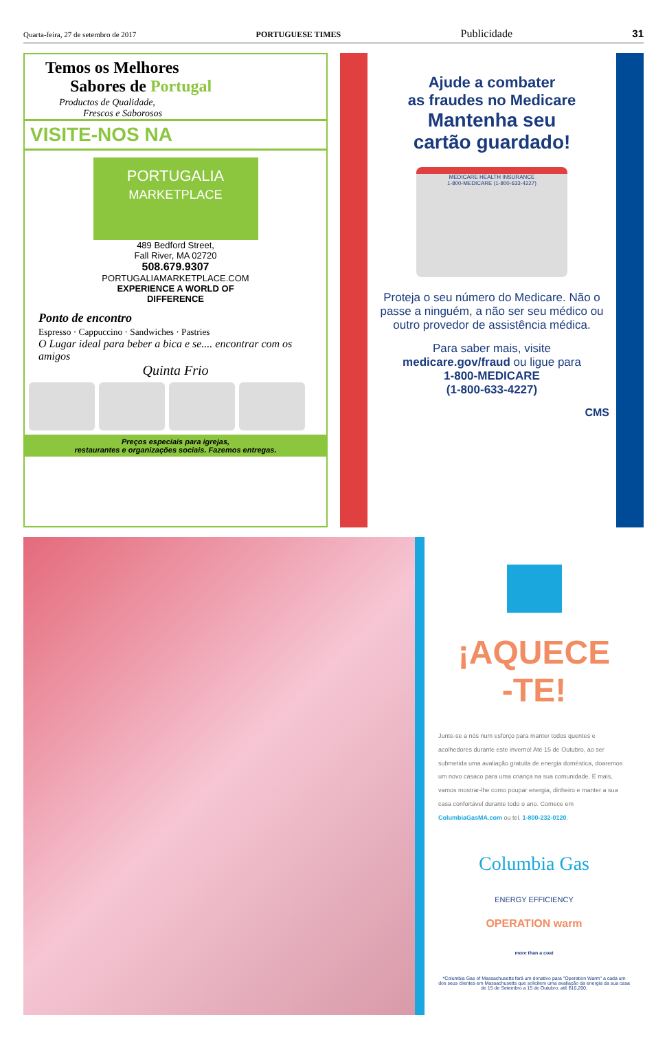Quarta-feira, 27 de setembro de 2017 PORTUGUESE TIMES Publicidade 31
Temos os Melhores
Sabores de Portugal
Productos de Qualidade,
Frescos e Saborosos
VISITE-NOS NA
PORTUGALIA
MARKETPLACE
489 Bedford Street,
Fall River, MA 02720
508.679.9307
PORTUGALIAMARKETPLACE.COM
EXPERIENCE A WORLD OF DIFFERENCE
Ponto de encontro
Espresso · Cappuccino · Sandwiches · Pastries
O Lugar ideal para beber a bica e se.... encontrar com os amigos
Quinta Frio
Preços especiais para igrejas,
restaurantes e organizações sociais. Fazemos entregas.
Ajude a combater
as fraudes no Medicare
Mantenha seu
cartão guardado!
MEDICARE HEALTH INSURANCE
1-800-MEDICARE (1-800-633-4227)
Proteja o seu número do Medicare. Não o passe a ninguém, a não ser seu médico ou outro provedor de assistência médica.
Para saber mais, visite
medicare.gov/fraud ou ligue para
1-800-MEDICARE
(1-800-633-4227)
CMS
¡AQUECE
-TE!
Junte-se a nós num esforço para manter todos quentes e acolhedores durante este inverno! Até 15 de Outubro, ao ser submetida uma avaliação gratuita de energia doméstica, doaremos um novo casaco para uma criança na sua comunidade. E mais, vamos mostrar-lhe como poupar energia, dinheiro e manter a sua casa confortável durante todo o ano. Comece em ColumbiaGasMA.com ou tel. 1-800-232-0120.
Columbia Gas
ENERGY EFFICIENCY
OPERATION warm
more than a coat
*Columbia Gas of Massachusetts fará um donativo para "Operation Warm" a cada um dos seus clientes em Massachusetts que solicitem uma avaliação da energia da sua casa de 15 de Setembro a 15 de Outubro, até $10,200.